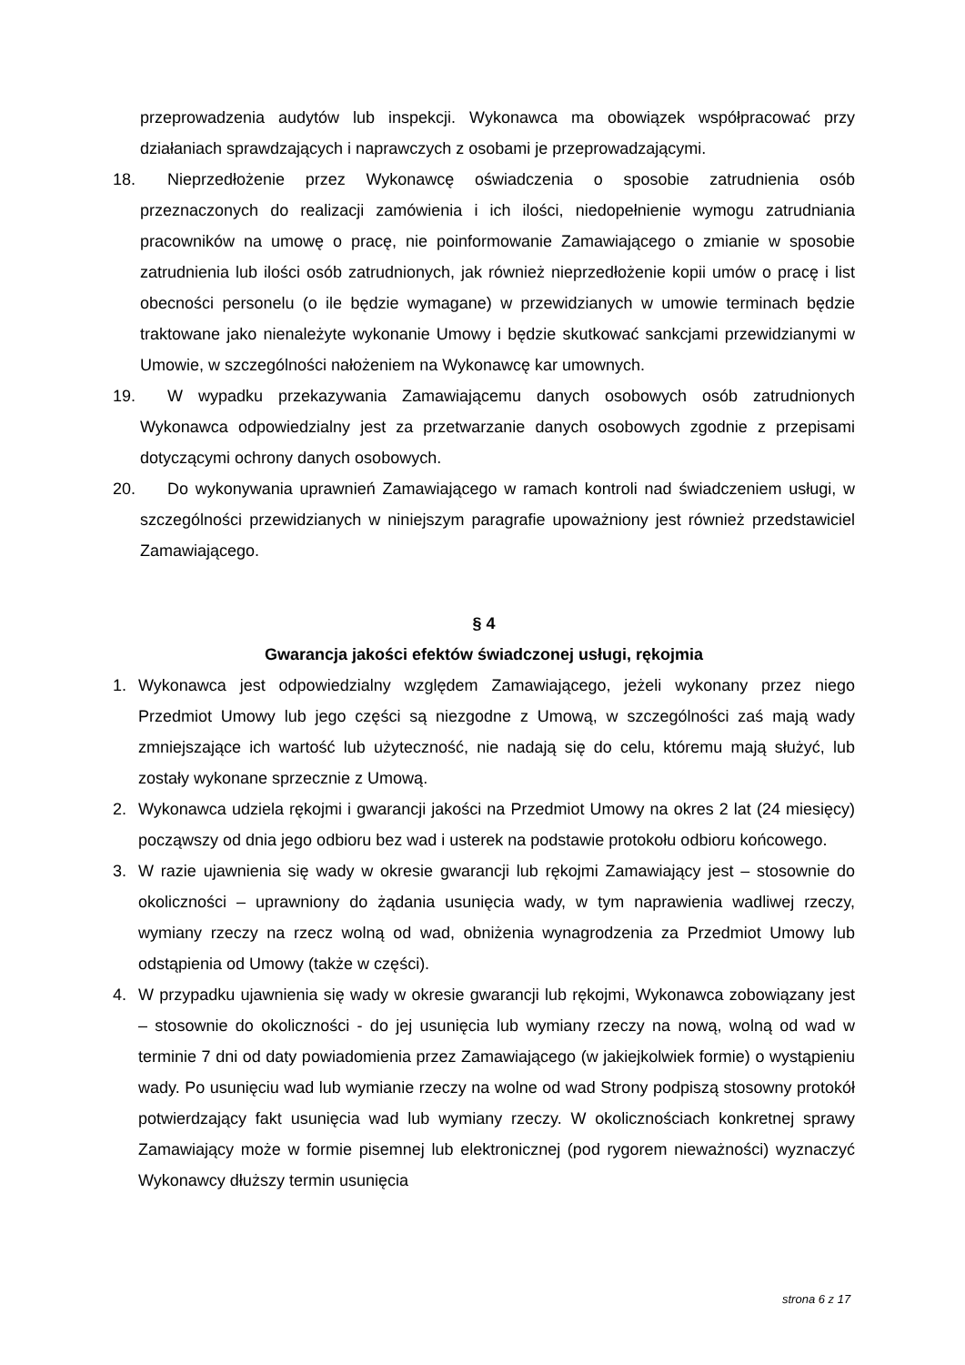przeprowadzenia audytów lub inspekcji. Wykonawca ma obowiązek współpracować przy działaniach sprawdzających i naprawczych z osobami je przeprowadzającymi.
18. Nieprzedłożenie przez Wykonawcę oświadczenia o sposobie zatrudnienia osób przeznaczonych do realizacji zamówienia i ich ilości, niedopełnienie wymogu zatrudniania pracowników na umowę o pracę, nie poinformowanie Zamawiającego o zmianie w sposobie zatrudnienia lub ilości osób zatrudnionych, jak również nieprzedłożenie kopii umów o pracę i list obecności personelu (o ile będzie wymagane) w przewidzianych w umowie terminach będzie traktowane jako nienależyte wykonanie Umowy i będzie skutkować sankcjami przewidzianymi w Umowie, w szczególności nałożeniem na Wykonawcę kar umownych.
19. W wypadku przekazywania Zamawiającemu danych osobowych osób zatrudnionych Wykonawca odpowiedzialny jest za przetwarzanie danych osobowych zgodnie z przepisami dotyczącymi ochrony danych osobowych.
20. Do wykonywania uprawnień Zamawiającego w ramach kontroli nad świadczeniem usługi, w szczególności przewidzianych w niniejszym paragrafie upoważniony jest również przedstawiciel Zamawiającego.
§ 4
Gwarancja jakości efektów świadczonej usługi, rękojmia
1. Wykonawca jest odpowiedzialny względem Zamawiającego, jeżeli wykonany przez niego Przedmiot Umowy lub jego części są niezgodne z Umową, w szczególności zaś mają wady zmniejszające ich wartość lub użyteczność, nie nadają się do celu, któremu mają służyć, lub zostały wykonane sprzecznie z Umową.
2. Wykonawca udziela rękojmi i gwarancji jakości na Przedmiot Umowy na okres 2 lat (24 miesięcy) począwszy od dnia jego odbioru bez wad i usterek na podstawie protokołu odbioru końcowego.
3. W razie ujawnienia się wady w okresie gwarancji lub rękojmi Zamawiający jest – stosownie do okoliczności – uprawniony do żądania usunięcia wady, w tym naprawienia wadliwej rzeczy, wymiany rzeczy na rzecz wolną od wad, obniżenia wynagrodzenia za Przedmiot Umowy lub odstąpienia od Umowy (także w części).
4. W przypadku ujawnienia się wady w okresie gwarancji lub rękojmi, Wykonawca zobowiązany jest – stosownie do okoliczności - do jej usunięcia lub wymiany rzeczy na nową, wolną od wad w terminie 7 dni od daty powiadomienia przez Zamawiającego (w jakiejkolwiek formie) o wystąpieniu wady. Po usunięciu wad lub wymianie rzeczy na wolne od wad Strony podpiszą stosowny protokół potwierdzający fakt usunięcia wad lub wymiany rzeczy. W okolicznościach konkretnej sprawy Zamawiający może w formie pisemnej lub elektronicznej (pod rygorem nieważności) wyznaczyć Wykonawcy dłuższy termin usunięcia
strona 6 z 17